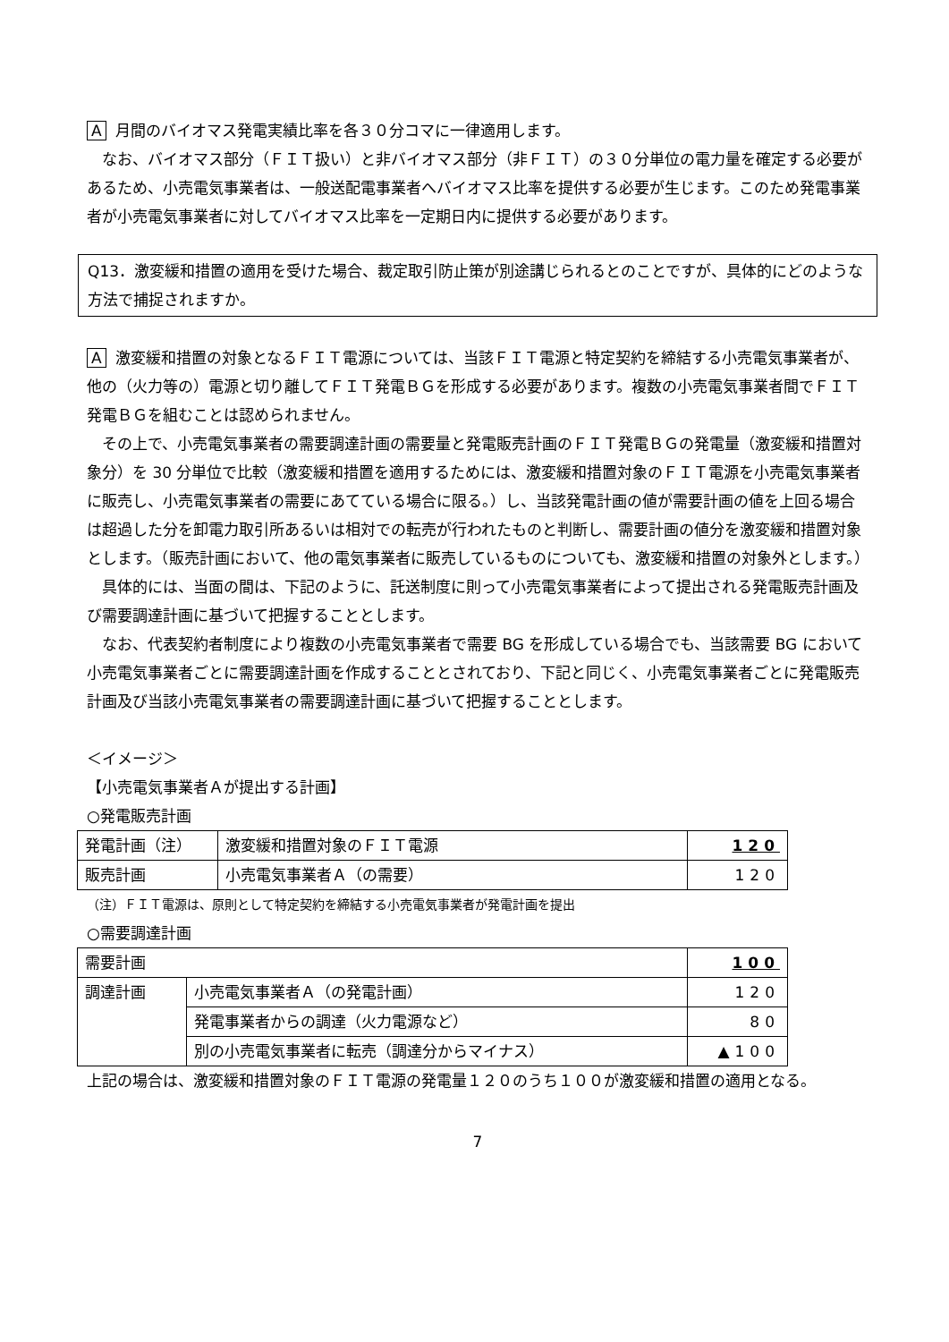A月間のバイオマス発電実績比率を各３０分コマに一律適用します。
　なお、バイオマス部分（ＦＩＴ扱い）と非バイオマス部分（非ＦＩＴ）の３０分単位の電力量を確定する必要があるため、小売電気事業者は、一般送配電事業者へバイオマス比率を提供する必要が生じます。このため発電事業者が小売電気事業者に対してバイオマス比率を一定期日内に提供する必要があります。
Q13．激変緩和措置の適用を受けた場合、裁定取引防止策が別途講じられるとのことですが、具体的にどのような方法で捕捉されますか。
A激変緩和措置の対象となるＦＩＴ電源については、当該ＦＩＴ電源と特定契約を締結する小売電気事業者が、他の（火力等の）電源と切り離してＦＩＴ発電ＢＧを形成する必要があります。複数の小売電気事業者間でＦＩＴ発電ＢＧを組むことは認められません。
　その上で、小売電気事業者の需要調達計画の需要量と発電販売計画のＦＩＴ発電ＢＧの発電量（激変緩和措置対象分）を 30 分単位で比較（激変緩和措置を適用するためには、激変緩和措置対象のＦＩＴ電源を小売電気事業者に販売し、小売電気事業者の需要にあてている場合に限る。）し、当該発電計画の値が需要計画の値を上回る場合は超過した分を卸電力取引所あるいは相対での転売が行われたものと判断し、需要計画の値分を激変緩和措置対象とします。（販売計画において、他の電気事業者に販売しているものについても、激変緩和措置の対象外とします。）
　具体的には、当面の間は、下記のように、託送制度に則って小売電気事業者によって提出される発電販売計画及び需要調達計画に基づいて把握することとします。
　なお、代表契約者制度により複数の小売電気事業者で需要 BG を形成している場合でも、当該需要 BG において小売電気事業者ごとに需要調達計画を作成することとされており、下記と同じく、小売電気事業者ごとに発電販売計画及び当該小売電気事業者の需要調達計画に基づいて把握することとします。
＜イメージ＞
【小売電気事業者Ａが提出する計画】
○発電販売計画
| 発電計画（注） | 激変緩和措置対象のＦＩＴ電源 | 120 |
| 販売計画 | 小売電気事業者Ａ（の需要） | 120 |
（注）ＦＩＴ電源は、原則として特定契約を締結する小売電気事業者が発電計画を提出
○需要調達計画
| 需要計画 | | 100 |
| 調達計画 | 小売電気事業者Ａ（の発電計画） | 120 |
| | 発電事業者からの調達（火力電源など） | 80 |
| | 別の小売電気事業者に転売（調達分からマイナス） | ▲100 |
上記の場合は、激変緩和措置対象のＦＩＴ電源の発電量１２０のうち１００が激変緩和措置の適用となる。
7